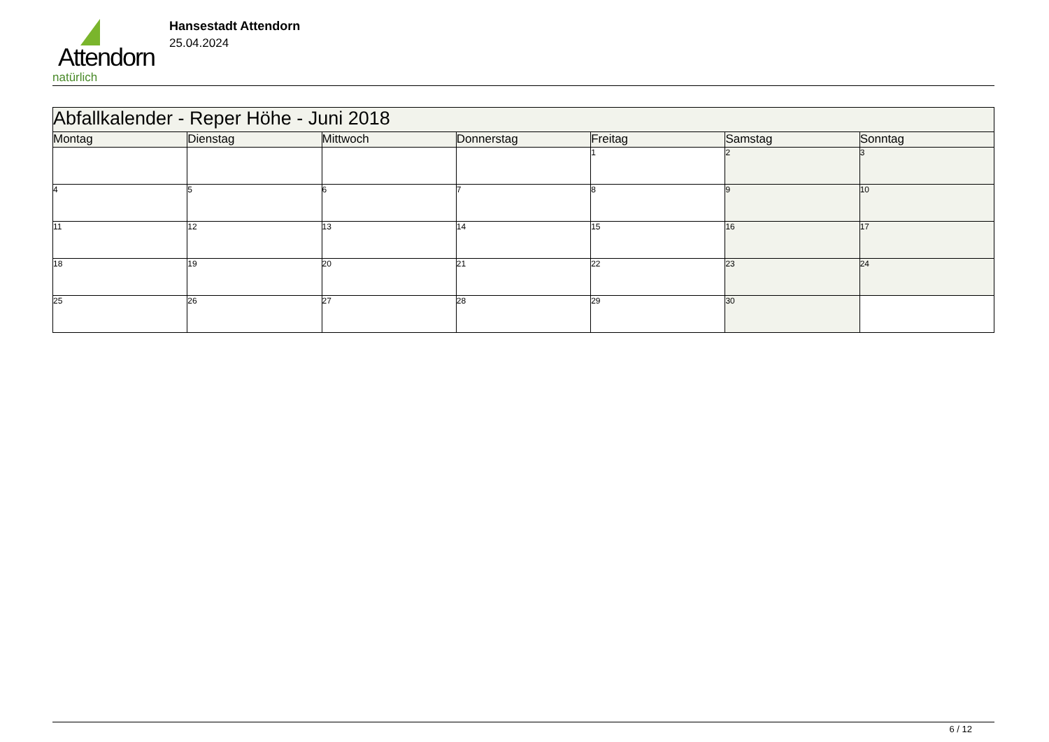Attendorn
natürlich
Hansestadt Attendorn
25.04.2024
| Abfallkalender - Reper Höhe - Juni 2018 | | | | | | |
| Montag | Dienstag | Mittwoch | Donnerstag | Freitag | Samstag | Sonntag |
| | | | | 1 | 2 | 3 |
| 4 | 5 | 6 | 7 | 8 | 9 | 10 |
| 11 | 12 | 13 | 14 | 15 | 16 | 17 |
| 18 | 19 | 20 | 21 | 22 | 23 | 24 |
| 25 | 26 | 27 | 28 | 29 | 30 | |
6 / 12